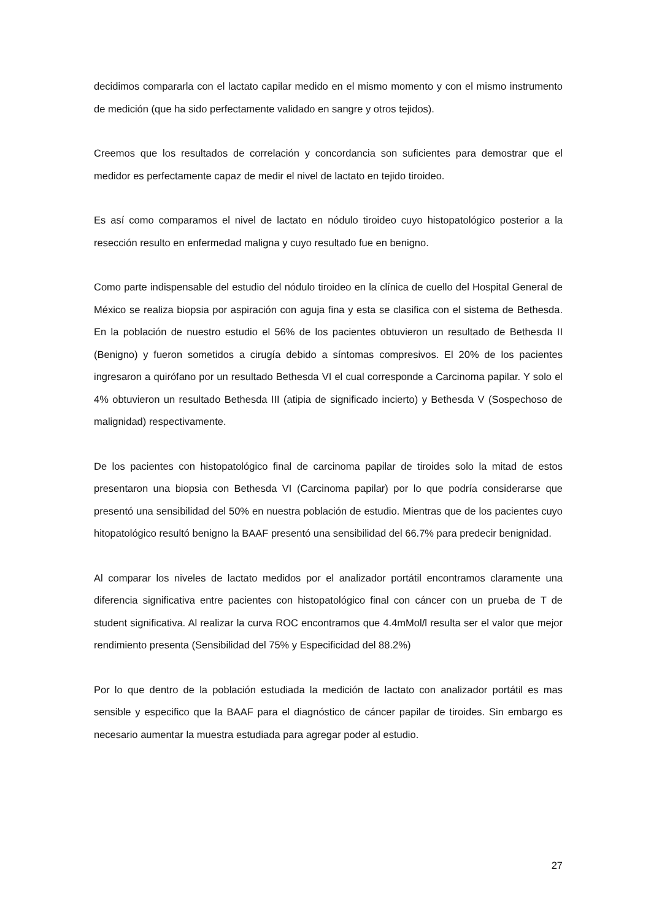decidimos compararla con el lactato capilar medido en el mismo momento y con el mismo instrumento de medición (que ha sido perfectamente validado en sangre y otros tejidos).
Creemos que los resultados de correlación y concordancia son suficientes para demostrar que el medidor es perfectamente capaz de medir el nivel de lactato en tejido tiroideo.
Es así como comparamos el nivel de lactato en nódulo tiroideo cuyo histopatológico posterior a la resección resulto en enfermedad maligna y cuyo resultado fue en benigno.
Como parte indispensable del estudio del nódulo tiroideo en la clínica de cuello del Hospital General de México se realiza biopsia por aspiración con aguja fina y esta se clasifica con el sistema de Bethesda. En la población de nuestro estudio el 56% de los pacientes obtuvieron un resultado de Bethesda II (Benigno) y fueron sometidos a cirugía debido a síntomas compresivos. El 20% de los pacientes ingresaron a quirófano por un resultado Bethesda VI el cual corresponde a Carcinoma papilar. Y solo el 4% obtuvieron un resultado Bethesda III (atipia de significado incierto) y Bethesda V (Sospechoso de malignidad) respectivamente.
De los pacientes con histopatológico final de carcinoma papilar de tiroides solo la mitad de estos presentaron una biopsia con Bethesda VI (Carcinoma papilar) por lo que podría considerarse que presentó una sensibilidad del 50% en nuestra población de estudio. Mientras que de los pacientes cuyo hitopatológico resultó benigno la BAAF presentó una sensibilidad del 66.7% para predecir benignidad.
Al comparar los niveles de lactato medidos por el analizador portátil encontramos claramente una diferencia significativa entre pacientes con histopatológico final con cáncer con un prueba de T de student significativa. Al realizar la curva ROC encontramos que 4.4mMol/l resulta ser el valor que mejor rendimiento presenta (Sensibilidad del 75% y Especificidad del 88.2%)
Por lo que dentro de la población estudiada la medición de lactato con analizador portátil es mas sensible y especifico que la BAAF para el diagnóstico de cáncer papilar de tiroides. Sin embargo es necesario aumentar la muestra estudiada para agregar poder al estudio.
27